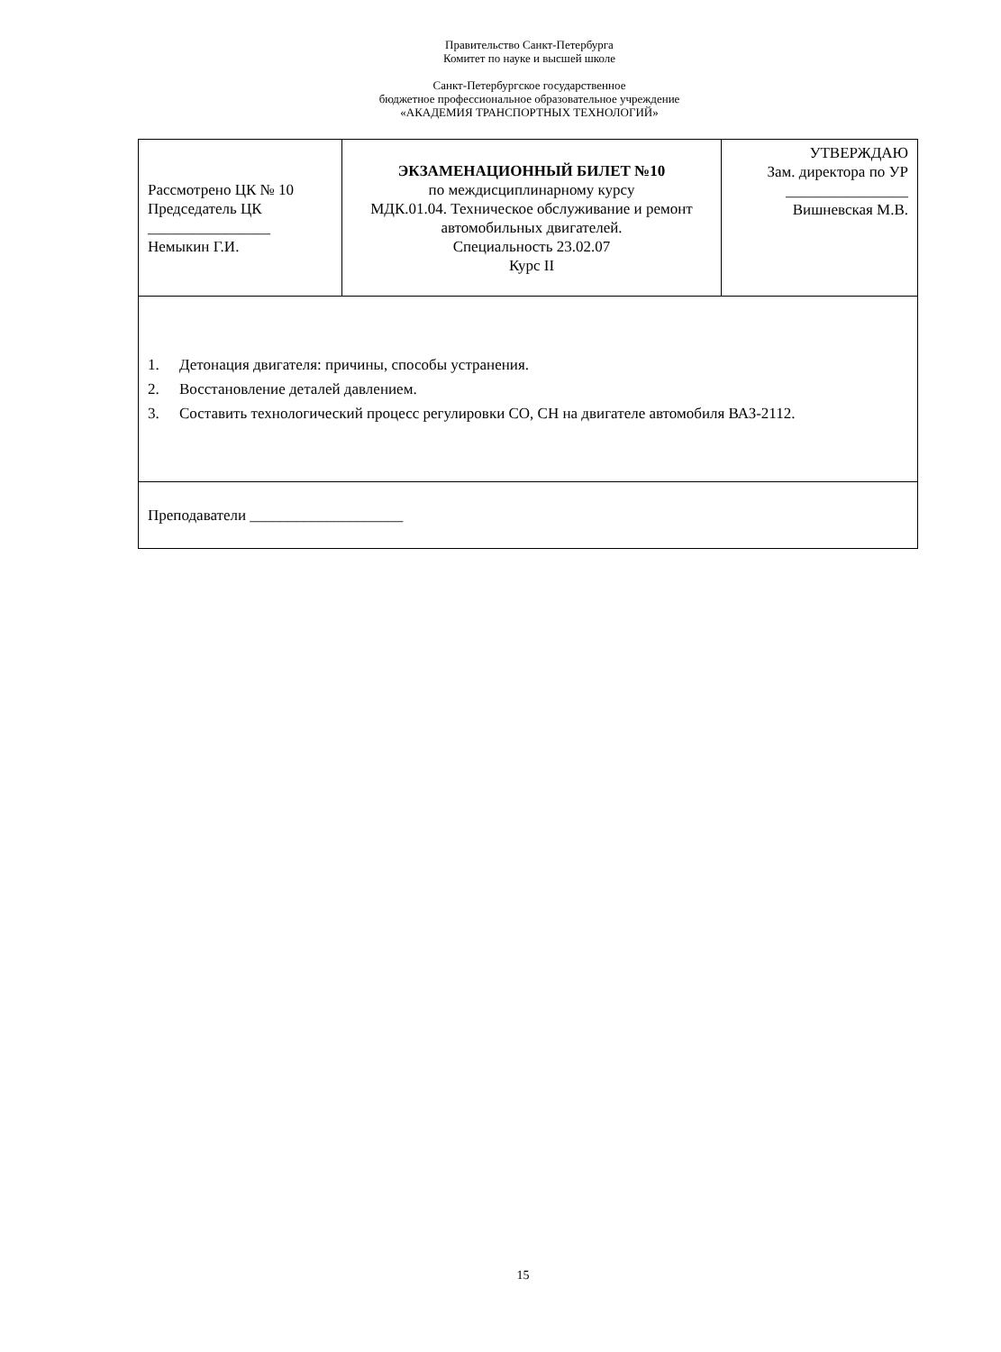Правительство Санкт-Петербурга
Комитет по науке и высшей школе
Санкт-Петербургское государственное
бюджетное профессиональное образовательное учреждение
«АКАДЕМИЯ ТРАНСПОРТНЫХ ТЕХНОЛОГИЙ»
| Рассмотрено ЦК № 10 Председатель ЦК ________________ Немыкин Г.И. | ЭКЗАМЕНАЦИОННЫЙ БИЛЕТ №10 по междисциплинарному курсу МДК.01.04. Техническое обслуживание и ремонт автомобильных двигателей. Специальность 23.02.07 Курс II | УТВЕРЖДАЮ Зам. директора по УР ________________ Вишневская М.В. |
| 1. Детонация двигателя: причины, способы устранения. 2. Восстановление деталей давлением. 3. Составить технологический процесс регулировки СО, СН на двигателе автомобиля ВАЗ-2112. | | |
| Преподаватели ____________________ | | |
15